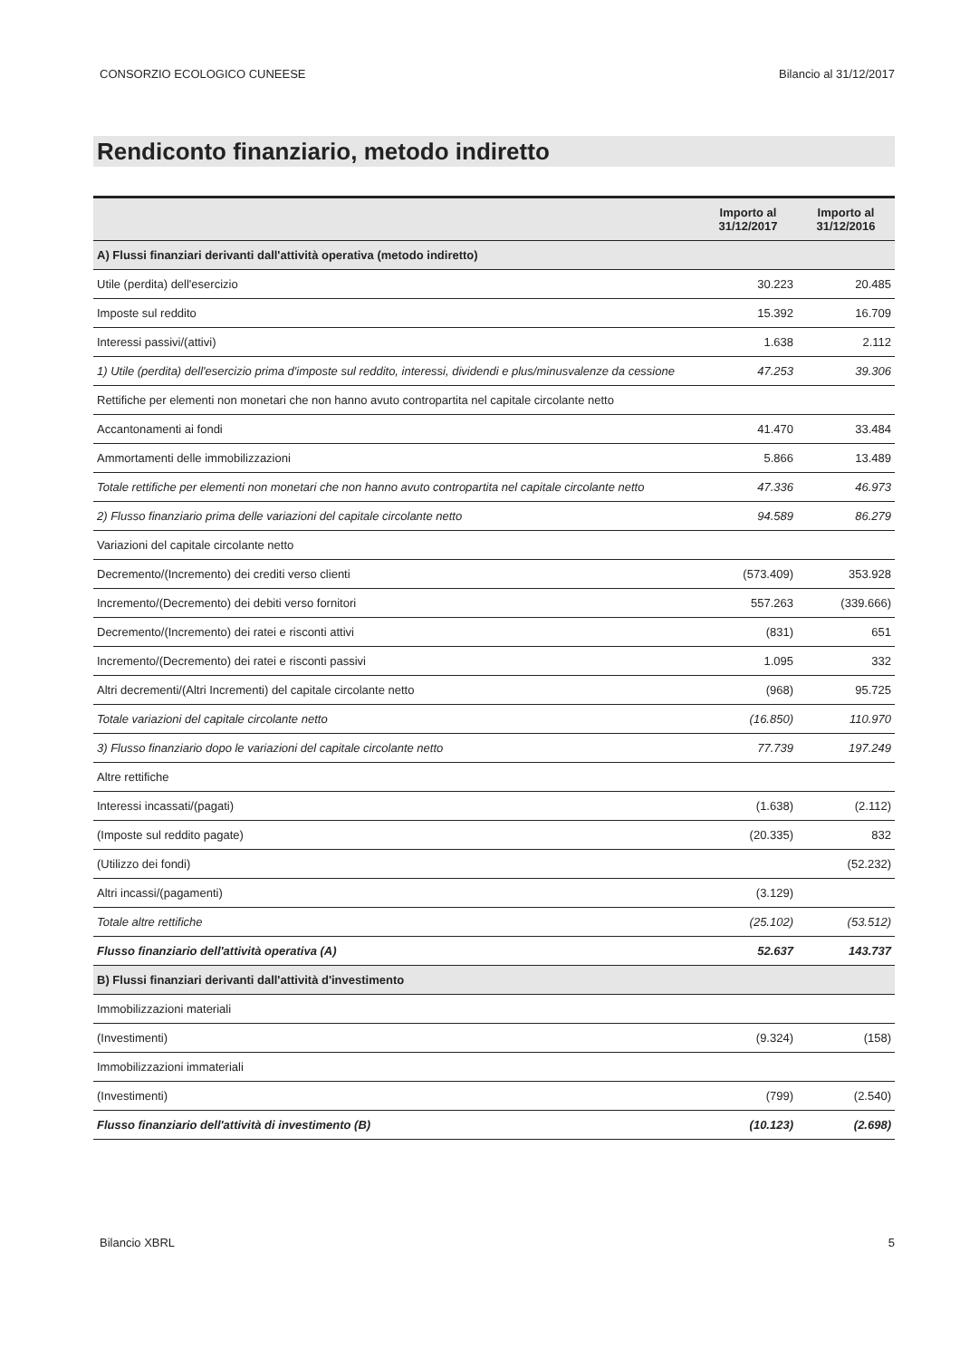CONSORZIO ECOLOGICO CUNEESE Bilancio al 31/12/2017
Rendiconto finanziario, metodo indiretto
| | Importo al 31/12/2017 | Importo al 31/12/2016 |
| --- | --- | --- |
| A) Flussi finanziari derivanti dall'attività operativa (metodo indiretto) | | |
| Utile (perdita) dell'esercizio | 30.223 | 20.485 |
| Imposte sul reddito | 15.392 | 16.709 |
| Interessi passivi/(attivi) | 1.638 | 2.112 |
| 1) Utile (perdita) dell'esercizio prima d'imposte sul reddito, interessi, dividendi e plus/minusvalenze da cessione | 47.253 | 39.306 |
| Rettifiche per elementi non monetari che non hanno avuto contropartita nel capitale circolante netto | | |
| Accantonamenti ai fondi | 41.470 | 33.484 |
| Ammortamenti delle immobilizzazioni | 5.866 | 13.489 |
| Totale rettifiche per elementi non monetari che non hanno avuto contropartita nel capitale circolante netto | 47.336 | 46.973 |
| 2) Flusso finanziario prima delle variazioni del capitale circolante netto | 94.589 | 86.279 |
| Variazioni del capitale circolante netto | | |
| Decremento/(Incremento) dei crediti verso clienti | (573.409) | 353.928 |
| Incremento/(Decremento) dei debiti verso fornitori | 557.263 | (339.666) |
| Decremento/(Incremento) dei ratei e risconti attivi | (831) | 651 |
| Incremento/(Decremento) dei ratei e risconti passivi | 1.095 | 332 |
| Altri decrementi/(Altri Incrementi) del capitale circolante netto | (968) | 95.725 |
| Totale variazioni del capitale circolante netto | (16.850) | 110.970 |
| 3) Flusso finanziario dopo le variazioni del capitale circolante netto | 77.739 | 197.249 |
| Altre rettifiche | | |
| Interessi incassati/(pagati) | (1.638) | (2.112) |
| (Imposte sul reddito pagate) | (20.335) | 832 |
| (Utilizzo dei fondi) | | (52.232) |
| Altri incassi/(pagamenti) | (3.129) | |
| Totale altre rettifiche | (25.102) | (53.512) |
| Flusso finanziario dell'attività operativa (A) | 52.637 | 143.737 |
| B) Flussi finanziari derivanti dall'attività d'investimento | | |
| Immobilizzazioni materiali | | |
| (Investimenti) | (9.324) | (158) |
| Immobilizzazioni immateriali | | |
| (Investimenti) | (799) | (2.540) |
| Flusso finanziario dell'attività di investimento (B) | (10.123) | (2.698) |
Bilancio XBRL 5